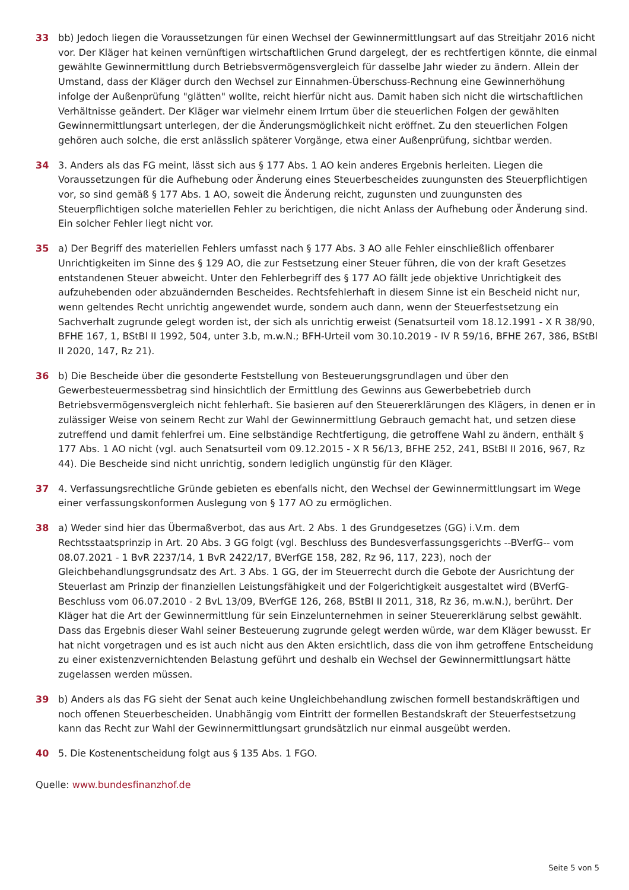33 bb) Jedoch liegen die Voraussetzungen für einen Wechsel der Gewinnermittlungsart auf das Streitjahr 2016 nicht vor. Der Kläger hat keinen vernünftigen wirtschaftlichen Grund dargelegt, der es rechtfertigen könnte, die einmal gewählte Gewinnermittlung durch Betriebsvermögensvergleich für dasselbe Jahr wieder zu ändern. Allein der Umstand, dass der Kläger durch den Wechsel zur Einnahmen-Überschuss-Rechnung eine Gewinnerhöhung infolge der Außenprüfung "glätten" wollte, reicht hierfür nicht aus. Damit haben sich nicht die wirtschaftlichen Verhältnisse geändert. Der Kläger war vielmehr einem Irrtum über die steuerlichen Folgen der gewählten Gewinnermittlungsart unterlegen, der die Änderungsmöglichkeit nicht eröffnet. Zu den steuerlichen Folgen gehören auch solche, die erst anlässlich späterer Vorgänge, etwa einer Außenprüfung, sichtbar werden.
34 3. Anders als das FG meint, lässt sich aus § 177 Abs. 1 AO kein anderes Ergebnis herleiten. Liegen die Voraussetzungen für die Aufhebung oder Änderung eines Steuerbescheides zuungunsten des Steuerpflichtigen vor, so sind gemäß § 177 Abs. 1 AO, soweit die Änderung reicht, zugunsten und zuungunsten des Steuerpflichtigen solche materiellen Fehler zu berichtigen, die nicht Anlass der Aufhebung oder Änderung sind. Ein solcher Fehler liegt nicht vor.
35 a) Der Begriff des materiellen Fehlers umfasst nach § 177 Abs. 3 AO alle Fehler einschließlich offenbarer Unrichtigkeiten im Sinne des § 129 AO, die zur Festsetzung einer Steuer führen, die von der kraft Gesetzes entstandenen Steuer abweicht. Unter den Fehlerbegriff des § 177 AO fällt jede objektive Unrichtigkeit des aufzuhebenden oder abzuändernden Bescheides. Rechtsfehlerhaft in diesem Sinne ist ein Bescheid nicht nur, wenn geltendes Recht unrichtig angewendet wurde, sondern auch dann, wenn der Steuerfestsetzung ein Sachverhalt zugrunde gelegt worden ist, der sich als unrichtig erweist (Senatsurteil vom 18.12.1991 - X R 38/90, BFHE 167, 1, BStBl II 1992, 504, unter 3.b, m.w.N.; BFH-Urteil vom 30.10.2019 - IV R 59/16, BFHE 267, 386, BStBl II 2020, 147, Rz 21).
36 b) Die Bescheide über die gesonderte Feststellung von Besteuerungsgrundlagen und über den Gewerbesteuermessbetrag sind hinsichtlich der Ermittlung des Gewinns aus Gewerbebetrieb durch Betriebsvermögensvergleich nicht fehlerhaft. Sie basieren auf den Steuererklärungen des Klägers, in denen er in zulässiger Weise von seinem Recht zur Wahl der Gewinnermittlung Gebrauch gemacht hat, und setzen diese zutreffend und damit fehlerfrei um. Eine selbständige Rechtfertigung, die getroffene Wahl zu ändern, enthält § 177 Abs. 1 AO nicht (vgl. auch Senatsurteil vom 09.12.2015 - X R 56/13, BFHE 252, 241, BStBl II 2016, 967, Rz 44). Die Bescheide sind nicht unrichtig, sondern lediglich ungünstig für den Kläger.
37 4. Verfassungsrechtliche Gründe gebieten es ebenfalls nicht, den Wechsel der Gewinnermittlungsart im Wege einer verfassungskonformen Auslegung von § 177 AO zu ermöglichen.
38 a) Weder sind hier das Übermaßverbot, das aus Art. 2 Abs. 1 des Grundgesetzes (GG) i.V.m. dem Rechtsstaatsprinzip in Art. 20 Abs. 3 GG folgt (vgl. Beschluss des Bundesverfassungsgerichts --BVerfG-- vom 08.07.2021 - 1 BvR 2237/14, 1 BvR 2422/17, BVerfGE 158, 282, Rz 96, 117, 223), noch der Gleichbehandlungsgrundsatz des Art. 3 Abs. 1 GG, der im Steuerrecht durch die Gebote der Ausrichtung der Steuerlast am Prinzip der finanziellen Leistungsfähigkeit und der Folgerichtigkeit ausgestaltet wird (BVerfG-Beschluss vom 06.07.2010 - 2 BvL 13/09, BVerfGE 126, 268, BStBl II 2011, 318, Rz 36, m.w.N.), berührt. Der Kläger hat die Art der Gewinnermittlung für sein Einzelunternehmen in seiner Steuererklärung selbst gewählt. Dass das Ergebnis dieser Wahl seiner Besteuerung zugrunde gelegt werden würde, war dem Kläger bewusst. Er hat nicht vorgetragen und es ist auch nicht aus den Akten ersichtlich, dass die von ihm getroffene Entscheidung zu einer existenzvernichtenden Belastung geführt und deshalb ein Wechsel der Gewinnermittlungsart hätte zugelassen werden müssen.
39 b) Anders als das FG sieht der Senat auch keine Ungleichbehandlung zwischen formell bestandskräftigen und noch offenen Steuerbescheiden. Unabhängig vom Eintritt der formellen Bestandskraft der Steuerfestsetzung kann das Recht zur Wahl der Gewinnermittlungsart grundsätzlich nur einmal ausgeübt werden.
40 5. Die Kostenentscheidung folgt aus § 135 Abs. 1 FGO.
Quelle: www.bundesfinanzhof.de
Seite 5 von 5